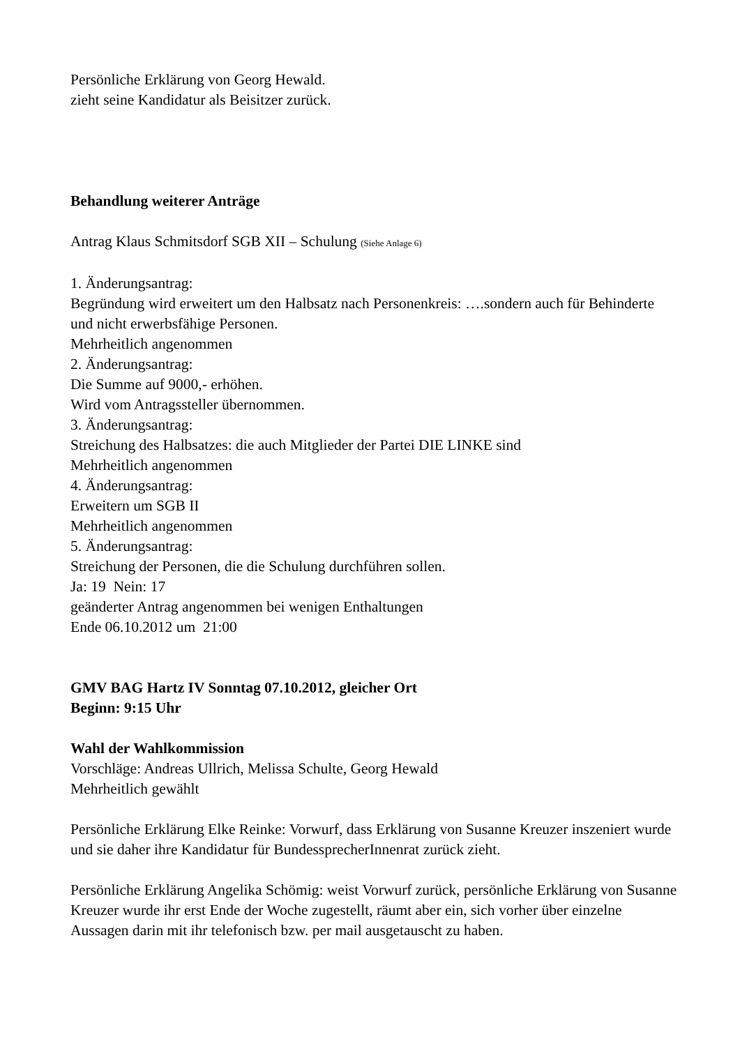Persönliche Erklärung von Georg Hewald.
zieht seine Kandidatur als Beisitzer zurück.
Behandlung weiterer Anträge
Antrag Klaus Schmitsdorf SGB XII – Schulung (Siehe Anlage 6)
1. Änderungsantrag:
Begründung wird erweitert um den Halbsatz nach Personenkreis: ….sondern auch für Behinderte und nicht erwerbsfähige Personen.
Mehrheitlich angenommen
2. Änderungsantrag:
Die Summe auf 9000,- erhöhen.
Wird vom Antragssteller übernommen.
3. Änderungsantrag:
Streichung des Halbsatzes: die auch Mitglieder der Partei DIE LINKE sind
Mehrheitlich angenommen
4. Änderungsantrag:
Erweitern um SGB II
Mehrheitlich angenommen
5. Änderungsantrag:
Streichung der Personen, die die Schulung durchführen sollen.
Ja: 19 Nein: 17
geänderter Antrag angenommen bei wenigen Enthaltungen
Ende 06.10.2012 um 21:00
GMV BAG Hartz IV Sonntag 07.10.2012, gleicher Ort
Beginn: 9:15 Uhr
Wahl der Wahlkommission
Vorschläge: Andreas Ullrich, Melissa Schulte, Georg Hewald
Mehrheitlich gewählt
Persönliche Erklärung Elke Reinke: Vorwurf, dass Erklärung von Susanne Kreuzer inszeniert wurde und sie daher ihre Kandidatur für BundessprecherInnenrat zurück zieht.
Persönliche Erklärung Angelika Schömig: weist Vorwurf zurück, persönliche Erklärung von Susanne Kreuzer wurde ihr erst Ende der Woche zugestellt, räumt aber ein, sich vorher über einzelne Aussagen darin mit ihr telefonisch bzw. per mail ausgetauscht zu haben.